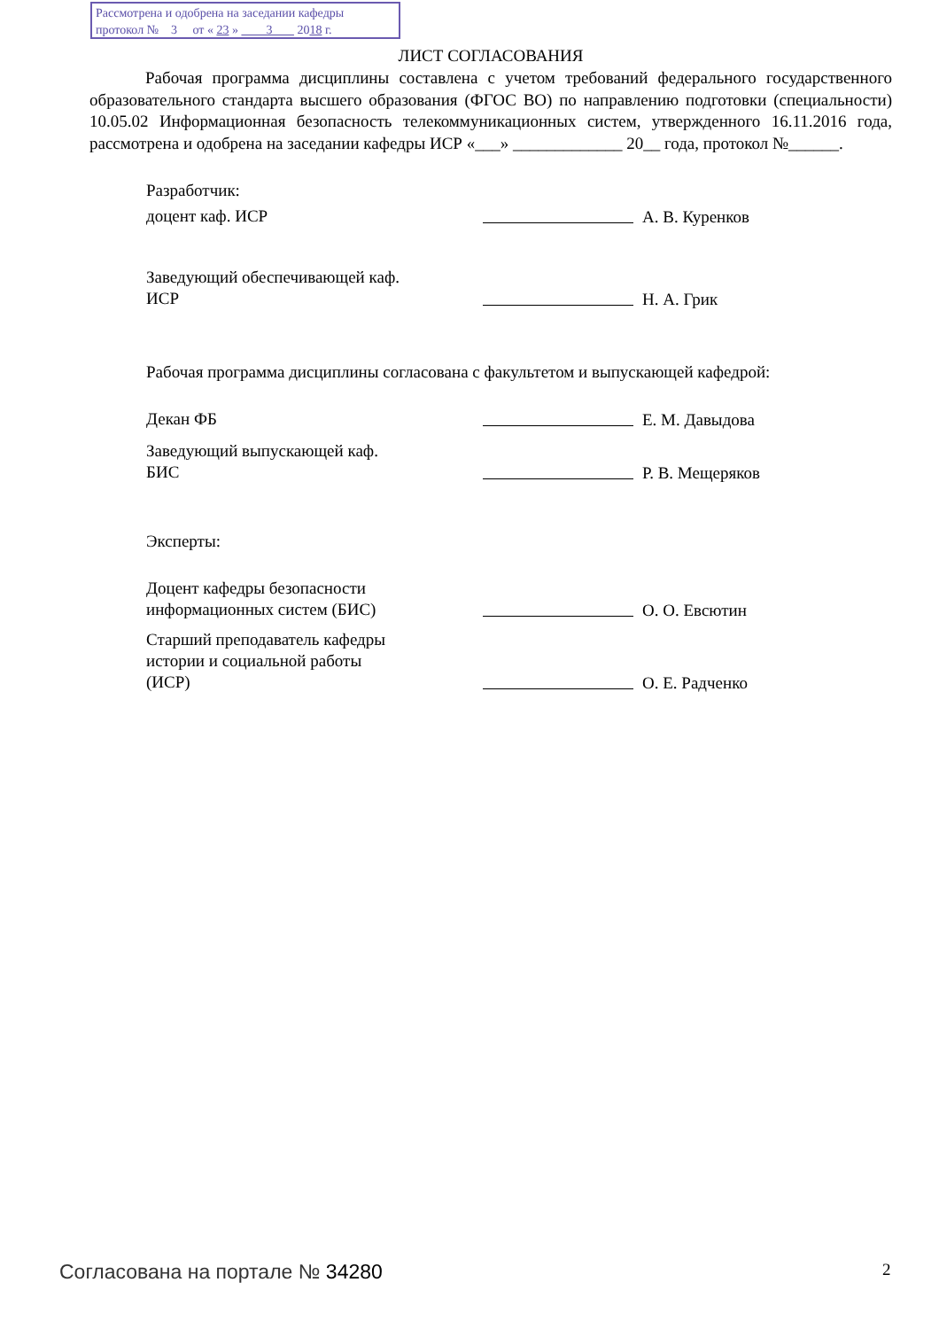Рассмотрена и одобрена на заседании кафедры
протокол № 3 от « 23 » 3 2018 г.
ЛИСТ СОГЛАСОВАНИЯ
Рабочая программа дисциплины составлена с учетом требований федерального государственного образовательного стандарта высшего образования (ФГОС ВО) по направлению подготовки (специальности) 10.05.02 Информационная безопасность телекоммуникационных систем, утвержденного 16.11.2016 года, рассмотрена и одобрена на заседании кафедры ИСР «___» _____________ 20__ года, протокол №______.
Разработчик:
доцент каф. ИСР
А. В. Куренков
Заведующий обеспечивающей каф.
ИСР
Н. А. Грик
Рабочая программа дисциплины согласована с факультетом и выпускающей кафедрой:
Декан ФБ
Е. М. Давыдова
Заведующий выпускающей каф.
БИС
Р. В. Мещеряков
Эксперты:
Доцент кафедры безопасности информационных систем (БИС)
О. О. Евсютин
Старший преподаватель кафедры
истории и социальной работы
(ИСР)
О. Е. Радченко
Согласована на портале № 34280 2